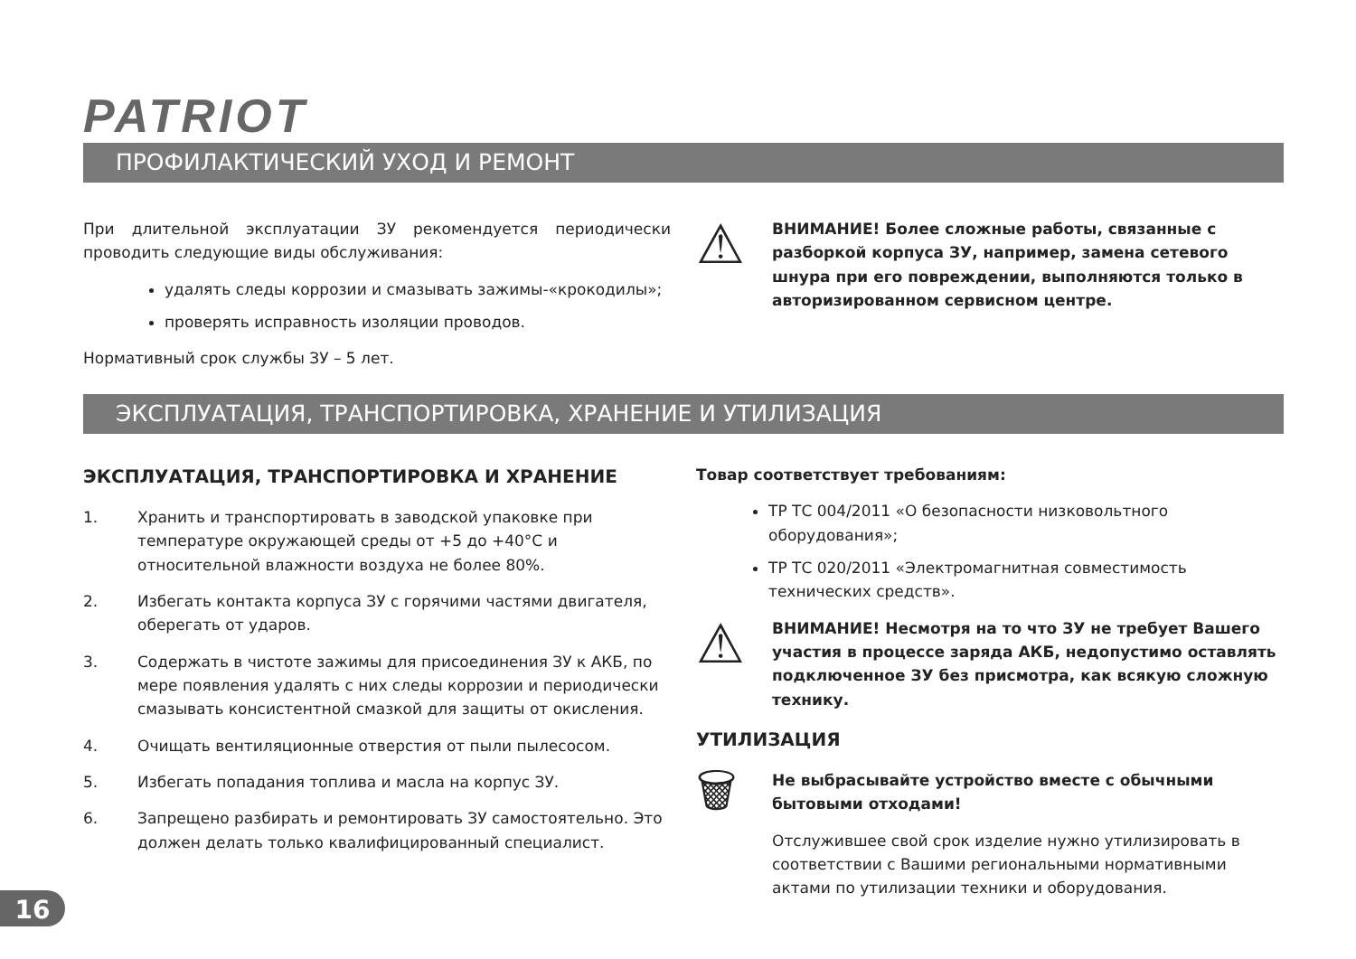PATRIOT
ПРОФИЛАКТИЧЕСКИЙ УХОД И РЕМОНТ
При длительной эксплуатации ЗУ рекомендуется периодически проводить следующие виды обслуживания:
удалять следы коррозии и смазывать зажимы-«крокодилы»;
проверять исправность изоляции проводов.
Нормативный срок службы ЗУ – 5 лет.
⚠
ВНИМАНИЕ! Более сложные работы, связанные с разборкой корпуса ЗУ, например, замена сетевого шнура при его повреждении, выполняются только в авторизированном сервисном центре.
ЭКСПЛУАТАЦИЯ, ТРАНСПОРТИРОВКА, ХРАНЕНИЕ И УТИЛИЗАЦИЯ
ЭКСПЛУАТАЦИЯ, ТРАНСПОРТИРОВКА И ХРАНЕНИЕ
1. Хранить и транспортировать в заводской упаковке при температуре окружающей среды от +5 до +40°C и относительной влажности воздуха не более 80%.
2. Избегать контакта корпуса ЗУ с горячими частями двигателя, оберегать от ударов.
3. Содержать в чистоте зажимы для присоединения ЗУ к АКБ, по мере появления удалять с них следы коррозии и периодически смазывать консистентной смазкой для защиты от окисления.
4. Очищать вентиляционные отверстия от пыли пылесосом.
5. Избегать попадания топлива и масла на корпус ЗУ.
6. Запрещено разбирать и ремонтировать ЗУ самостоятельно. Это должен делать только квалифицированный специалист.
Товар соответствует требованиям:
ТР ТС 004/2011 «О безопасности низковольтного оборудования»;
ТР ТС 020/2011 «Электромагнитная совместимость технических средств».
⚠
ВНИМАНИЕ! Несмотря на то что ЗУ не требует Вашего участия в процессе заряда АКБ, недопустимо оставлять подключенное ЗУ без присмотра, как всякую сложную технику.
УТИЛИЗАЦИЯ
🗑
Не выбрасывайте устройство вместе с обычными бытовыми отходами!
Отслужившее свой срок изделие нужно утилизировать в соответствии с Вашими региональными нормативными актами по утилизации техники и оборудования.
16